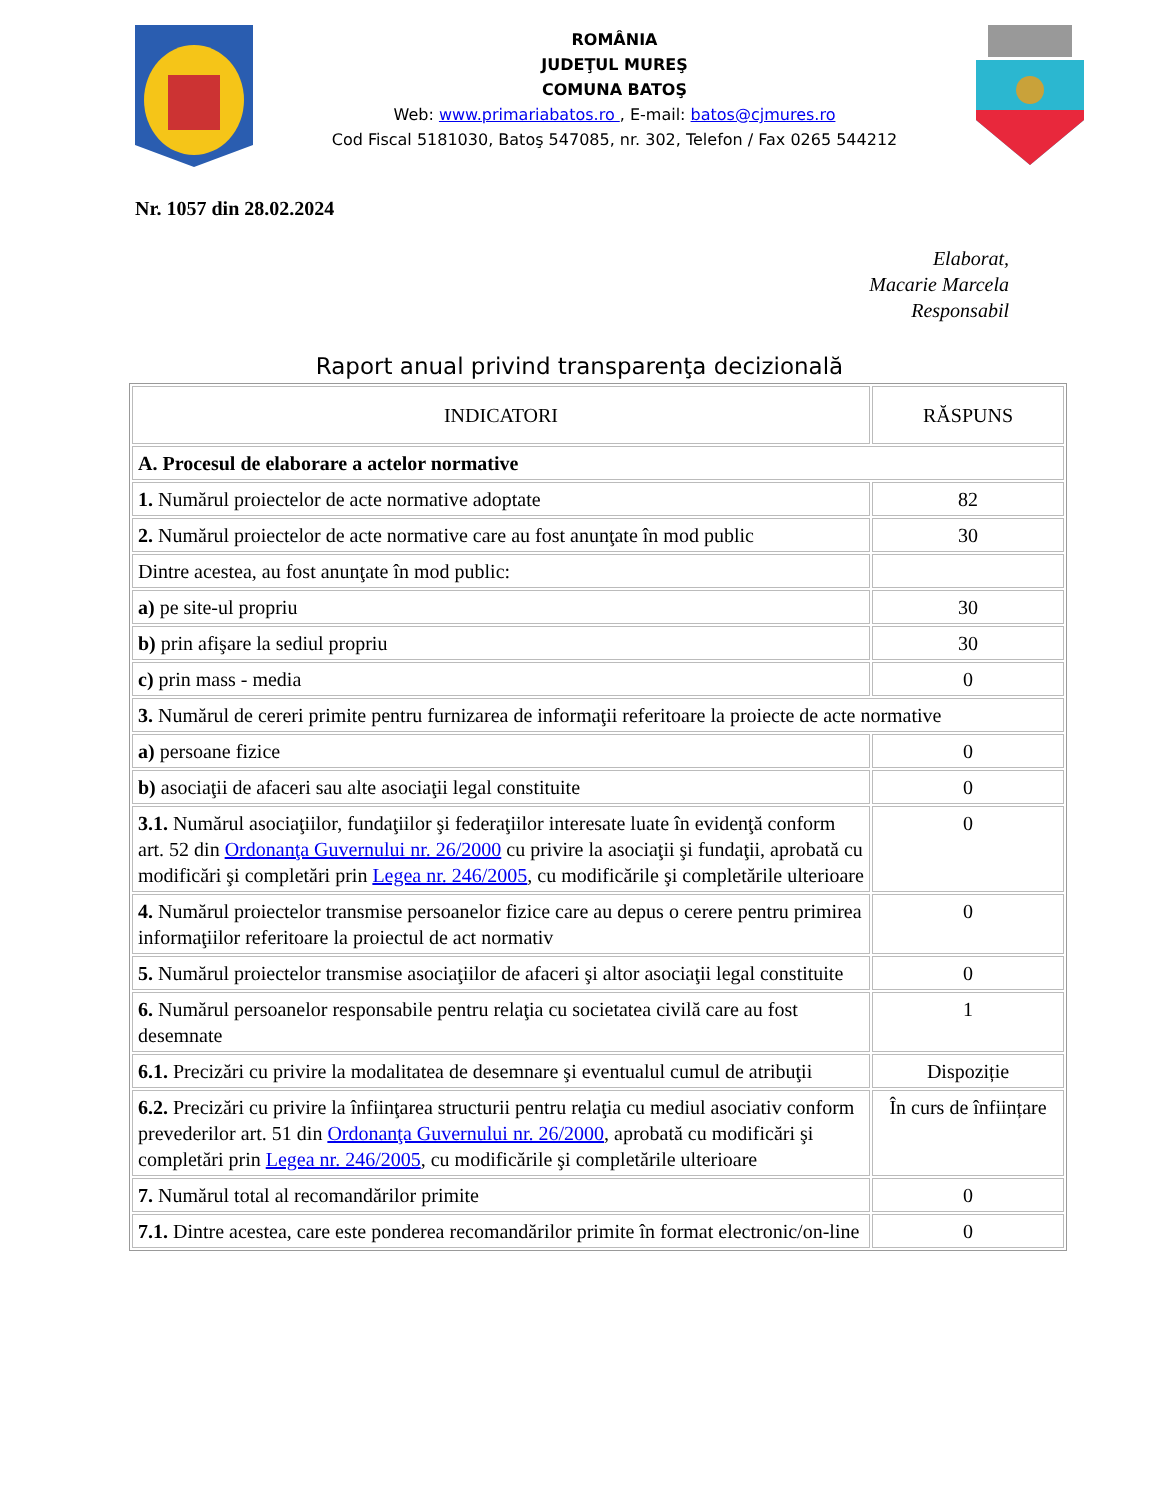ROMÂNIA
JUDEŢUL MUREŞ
COMUNA BATOŞ
Web: www.primariabatos.ro , E-mail: batos@cjmures.ro
Cod Fiscal 5181030, Batoş 547085, nr. 302, Telefon / Fax 0265 544212
Nr. 1057 din 28.02.2024
Elaborat,
Macarie Marcela
Responsabil
Raport anual privind transparenţa decizională
| INDICATORI | RĂSPUNS |
| A. Procesul de elaborare a actelor normative | |
| 1. Numărul proiectelor de acte normative adoptate | 82 |
| 2. Numărul proiectelor de acte normative care au fost anunţate în mod public | 30 |
| Dintre acestea, au fost anunţate în mod public: | |
| a) pe site-ul propriu | 30 |
| b) prin afişare la sediul propriu | 30 |
| c) prin mass - media | 0 |
| 3. Numărul de cereri primite pentru furnizarea de informaţii referitoare la proiecte de acte normative | |
| a) persoane fizice | 0 |
| b) asociaţii de afaceri sau alte asociaţii legal constituite | 0 |
| 3.1. Numărul asociaţiilor, fundaţiilor şi federaţiilor interesate luate în evidenţă conform art. 52 din Ordonanţa Guvernului nr. 26/2000 cu privire la asociaţii şi fundaţii, aprobată cu modificări şi completări prin Legea nr. 246/2005 , cu modificările şi completările ulterioare | 0 |
| 4. Numărul proiectelor transmise persoanelor fizice care au depus o cerere pentru primirea informaţiilor referitoare la proiectul de act normativ | 0 |
| 5. Numărul proiectelor transmise asociaţiilor de afaceri şi altor asociaţii legal constituite | 0 |
| 6. Numărul persoanelor responsabile pentru relaţia cu societatea civilă care au fost desemnate | 1 |
| 6.1. Precizări cu privire la modalitatea de desemnare şi eventualul cumul de atribuţii | Dispoziție |
| 6.2. Precizări cu privire la înfiinţarea structurii pentru relaţia cu mediul asociativ conform prevederilor art. 51 din Ordonanţa Guvernului nr. 26/2000 , aprobată cu modificări şi completări prin Legea nr. 246/2005 , cu modificările şi completările ulterioare | În curs de înființare |
| 7. Numărul total al recomandărilor primite | 0 |
| 7.1. Dintre acestea, care este ponderea recomandărilor primite în format electronic/on-line | 0 |